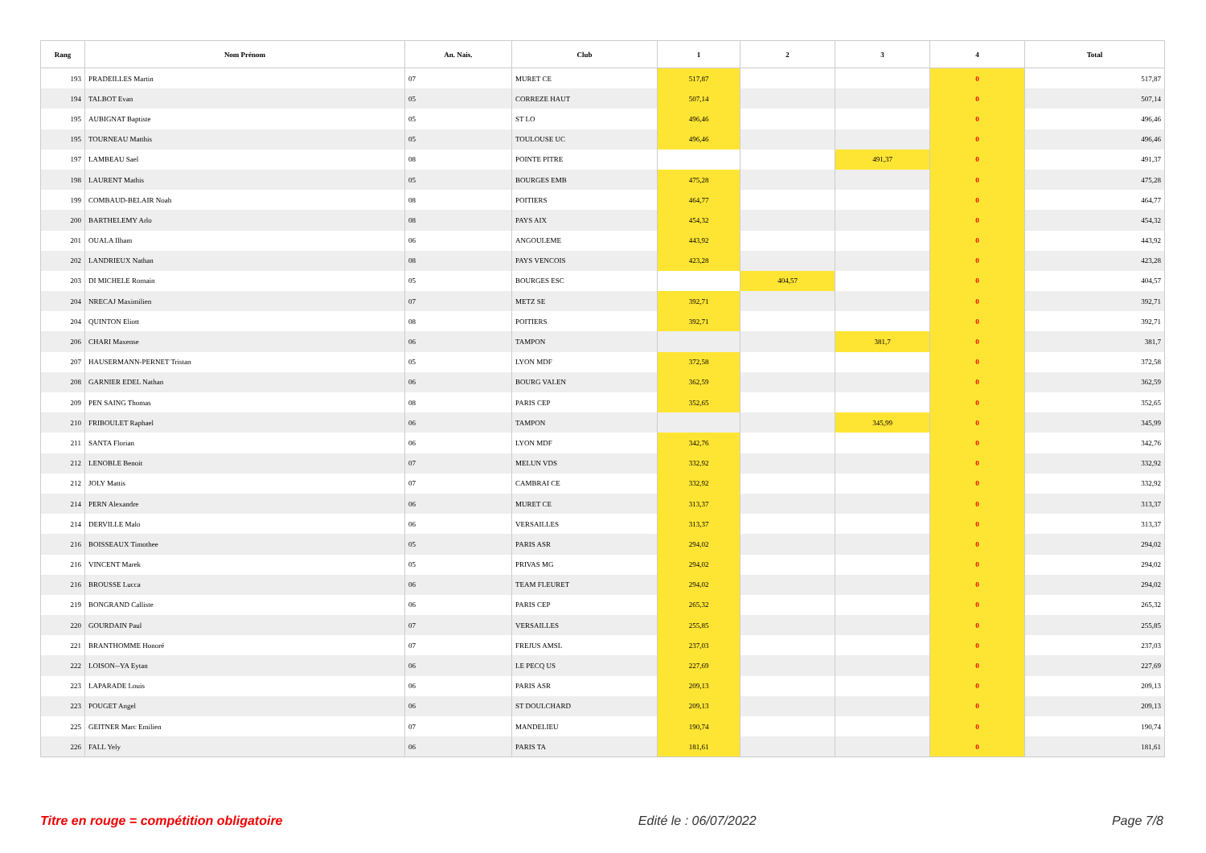| Rang | Nom Prénom | An. Nais. | Club | 1 | 2 | 3 | 4 | Total |
| --- | --- | --- | --- | --- | --- | --- | --- | --- |
| 193 | PRADEILLES Martin | 07 | MURET CE | 517,87 | | | 0 | 517,87 |
| 194 | TALBOT Evan | 05 | CORREZE HAUT | 507,14 | | | 0 | 507,14 |
| 195 | AUBIGNAT Baptiste | 05 | ST LO | 496,46 | | | 0 | 496,46 |
| 195 | TOURNEAU Matthis | 05 | TOULOUSE UC | 496,46 | | | 0 | 496,46 |
| 197 | LAMBEAU Sael | 08 | POINTE PITRE | | | 491,37 | 0 | 491,37 |
| 198 | LAURENT Mathis | 05 | BOURGES EMB | 475,28 | | | 0 | 475,28 |
| 199 | COMBAUD-BELAIR Noah | 08 | POITIERS | 464,77 | | | 0 | 464,77 |
| 200 | BARTHELEMY Arlo | 08 | PAYS AIX | 454,32 | | | 0 | 454,32 |
| 201 | OUALA Ilham | 06 | ANGOULEME | 443,92 | | | 0 | 443,92 |
| 202 | LANDRIEUX Nathan | 08 | PAYS VENCOIS | 423,28 | | | 0 | 423,28 |
| 203 | DI MICHELE Romain | 05 | BOURGES ESC | | 404,57 | | 0 | 404,57 |
| 204 | NRECAJ Maximilien | 07 | METZ SE | 392,71 | | | 0 | 392,71 |
| 204 | QUINTON Eliott | 08 | POITIERS | 392,71 | | | 0 | 392,71 |
| 206 | CHARI Maxense | 06 | TAMPON | | | 381,7 | 0 | 381,7 |
| 207 | HAUSERMANN-PERNET Tristan | 05 | LYON MDF | 372,58 | | | 0 | 372,58 |
| 208 | GARNIER EDEL Nathan | 06 | BOURG VALEN | 362,59 | | | 0 | 362,59 |
| 209 | PEN SAING Thomas | 08 | PARIS CEP | 352,65 | | | 0 | 352,65 |
| 210 | FRIBOULET Raphael | 06 | TAMPON | | | 345,99 | 0 | 345,99 |
| 211 | SANTA Florian | 06 | LYON MDF | 342,76 | | | 0 | 342,76 |
| 212 | LENOBLE Benoit | 07 | MELUN VDS | 332,92 | | | 0 | 332,92 |
| 212 | JOLY Mattis | 07 | CAMBRAI CE | 332,92 | | | 0 | 332,92 |
| 214 | PERN Alexandre | 06 | MURET CE | 313,37 | | | 0 | 313,37 |
| 214 | DERVILLE Malo | 06 | VERSAILLES | 313,37 | | | 0 | 313,37 |
| 216 | BOISSEAUX Timothee | 05 | PARIS ASR | 294,02 | | | 0 | 294,02 |
| 216 | VINCENT Marek | 05 | PRIVAS MG | 294,02 | | | 0 | 294,02 |
| 216 | BROUSSE Lucca | 06 | TEAM FLEURET | 294,02 | | | 0 | 294,02 |
| 219 | BONGRAND Calliste | 06 | PARIS CEP | 265,32 | | | 0 | 265,32 |
| 220 | GOURDAIN Paul | 07 | VERSAILLES | 255,85 | | | 0 | 255,85 |
| 221 | BRANTHOMME Honoré | 07 | FREJUS AMSL | 237,03 | | | 0 | 237,03 |
| 222 | LOISON--YA Eytan | 06 | LE PECQ US | 227,69 | | | 0 | 227,69 |
| 223 | LAPARADE Louis | 06 | PARIS ASR | 209,13 | | | 0 | 209,13 |
| 223 | POUGET Angel | 06 | ST DOULCHARD | 209,13 | | | 0 | 209,13 |
| 225 | GEITNER Marc Emilien | 07 | MANDELIEU | 190,74 | | | 0 | 190,74 |
| 226 | FALL Yely | 06 | PARIS TA | 181,61 | | | 0 | 181,61 |
Titre en rouge = compétition obligatoire Edité le : 06/07/2022 Page 7/8